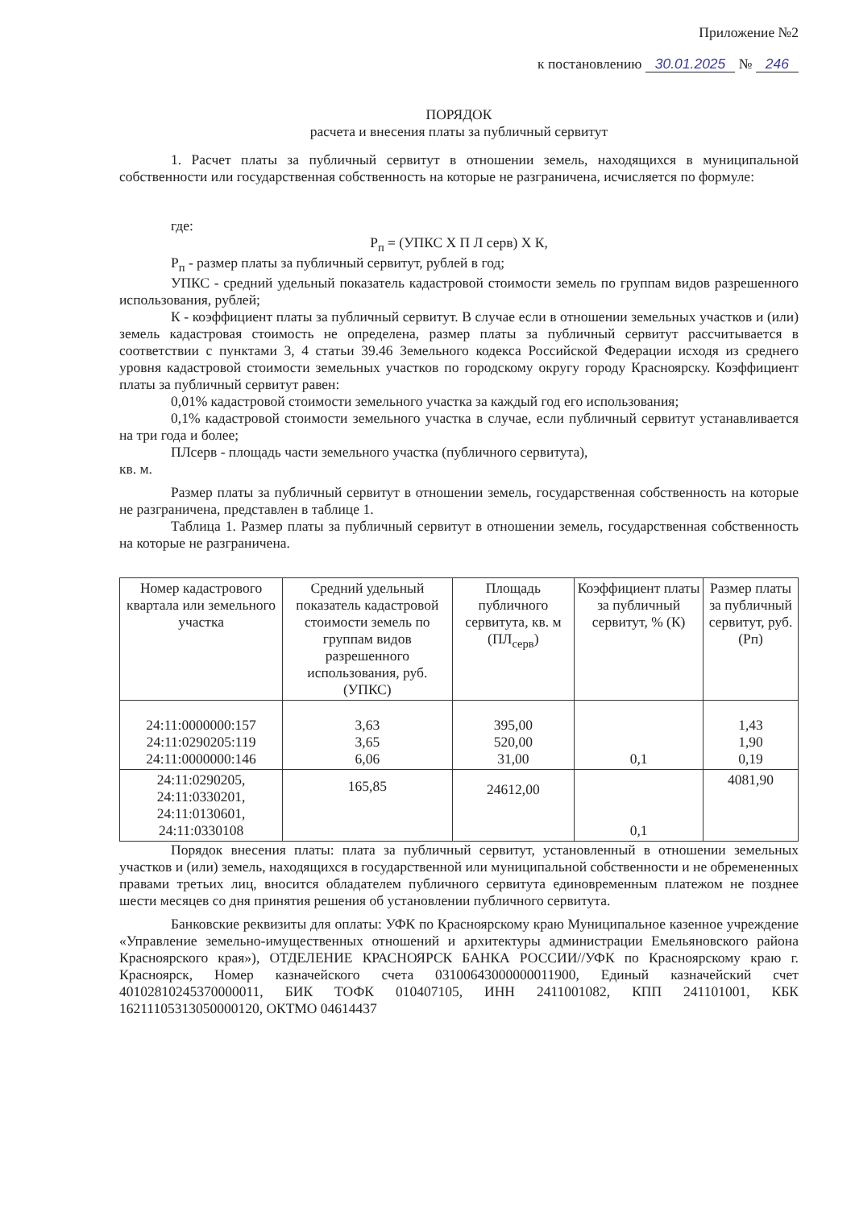Приложение №2
к постановлению 30.01.2025 № 246
ПОРЯДОК
расчета и внесения платы за публичный сервитут
1. Расчет платы за публичный сервитут в отношении земель, находящихся в муниципальной собственности или государственная собственность на которые не разграничена, исчисляется по формуле:
где:
Р<sub>п</sub> = (УПКС Х П Л серв) Х К,
Р<sub>п</sub> - размер платы за публичный сервитут, рублей в год;
УПКС - средний удельный показатель кадастровой стоимости земель по группам видов разрешенного использования, рублей;
К - коэффициент платы за публичный сервитут. В случае если в отношении земельных участков и (или) земель кадастровая стоимость не определена, размер платы за публичный сервитут рассчитывается в соответствии с пунктами 3, 4 статьи 39.46 Земельного кодекса Российской Федерации исходя из среднего уровня кадастровой стоимости земельных участков по городскому округу городу Красноярску. Коэффициент платы за публичный сервитут равен:
0,01% кадастровой стоимости земельного участка за каждый год его использования;
0,1% кадастровой стоимости земельного участка в случае, если публичный сервитут устанавливается на три года и более;
ПЛсерв - площадь части земельного участка (публичного сервитута),
кв. м.
Размер платы за публичный сервитут в отношении земель, государственная собственность на которые не разграничена, представлен в таблице 1.
Таблица 1. Размер платы за публичный сервитут в отношении земель, государственная собственность на которые не разграничена.
| Номер кадастрового квартала или земельного участка | Средний удельный показатель кадастровой стоимости земель по группам видов разрешенного использования, руб. (УПКС) | Площадь публичного сервитута, кв. м (ПЛ<sub>серв</sub>) | Коэффициент платы за публичный сервитут, % (К) | Размер платы за публичный сервитут, руб. (Рп) |
| --- | --- | --- | --- | --- |
| 24:11:0000000:157 24:11:0290205:119 24:11:0000000:146 | 3,63 3,65 6,06 | 395,00 520,00 31,00 | 0,1 | 1,43 1,90 0,19 |
| 24:11:0290205, 24:11:0330201, 24:11:0130601, 24:11:0330108 | 165,85 | 24612,00 | 0,1 | 4081,90 |
Порядок внесения платы: плата за публичный сервитут, установленный в отношении земельных участков и (или) земель, находящихся в государственной или муниципальной собственности и не обремененных правами третьих лиц, вносится обладателем публичного сервитута единовременным платежом не позднее шести месяцев со дня принятия решения об установлении публичного сервитута.
Банковские реквизиты для оплаты: УФК по Красноярскому краю Муниципальное казенное учреждение «Управление земельно-имущественных отношений и архитектуры администрации Емельяновского района Красноярского края»), ОТДЕЛЕНИЕ КРАСНОЯРСК БАНКА РОССИИ//УФК по Красноярскому краю г. Красноярск, Номер казначейского счета 03100643000000011900, Единый казначейский счет 40102810245370000011, БИК ТОФК 010407105, ИНН 2411001082, КПП 241101001, КБК 16211105313050000120, ОКТМО 04614437